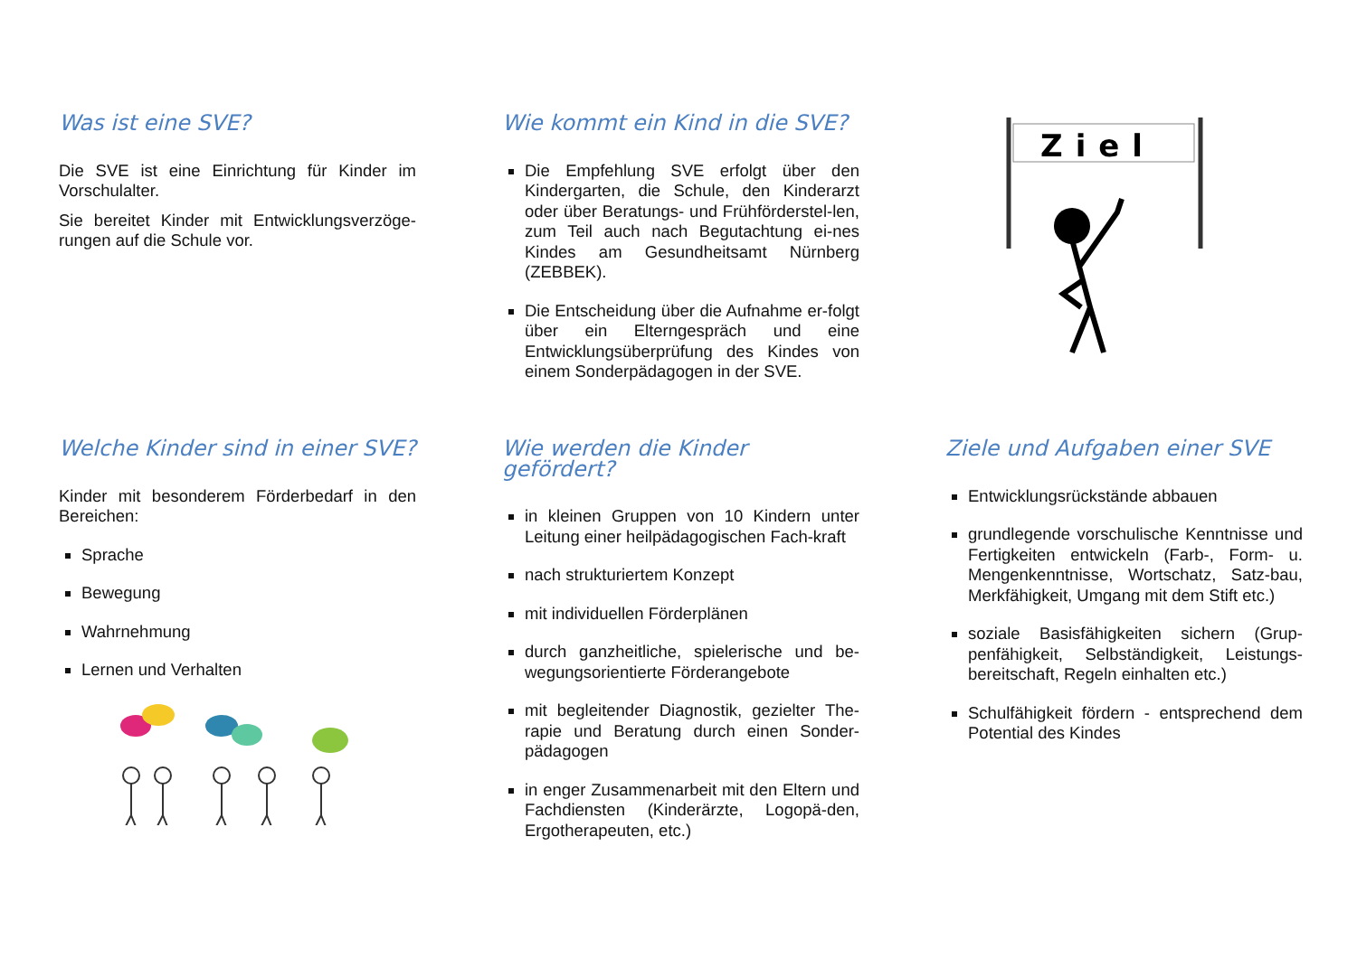Was ist eine SVE?
Die SVE ist eine Einrichtung für Kinder im Vorschulalter.
Sie bereitet Kinder mit Entwicklungsverzöge-rungen auf die Schule vor.
Wie kommt ein Kind in die SVE?
Die Empfehlung SVE erfolgt über den Kindergarten, die Schule, den Kinderarzt oder über Beratungs- und Frühförderstel-len, zum Teil auch nach Begutachtung ei-nes Kindes am Gesundheitsamt Nürnberg (ZEBBEK).
Die Entscheidung über die Aufnahme er-folgt über ein Elterngespräch und eine Entwicklungsüberprüfung des Kindes von einem Sonderpädagogen in der SVE.
Ziel
Welche Kinder sind in einer SVE?
Kinder mit besonderem Förderbedarf in den Bereichen:
Sprache
Bewegung
Wahrnehmung
Lernen und Verhalten
Wie werden die Kinder gefördert?
in kleinen Gruppen von 10 Kindern unter Leitung einer heilpädagogischen Fach-kraft
nach strukturiertem Konzept
mit individuellen Förderplänen
durch ganzheitliche, spielerische und be-wegungsorientierte Förderangebote
mit begleitender Diagnostik, gezielter The-rapie und Beratung durch einen Sonder-pädagogen
in enger Zusammenarbeit mit den Eltern und Fachdiensten (Kinderärzte, Logopä-den, Ergotherapeuten, etc.)
Ziele und Aufgaben einer SVE
Entwicklungsrückstände abbauen
grundlegende vorschulische Kenntnisse und Fertigkeiten entwickeln (Farb-, Form- u. Mengenkenntnisse, Wortschatz, Satz-bau, Merkfähigkeit, Umgang mit dem Stift etc.)
soziale Basisfähigkeiten sichern (Grup-penfähigkeit, Selbständigkeit, Leistungs-bereitschaft, Regeln einhalten etc.)
Schulfähigkeit fördern - entsprechend dem Potential des Kindes